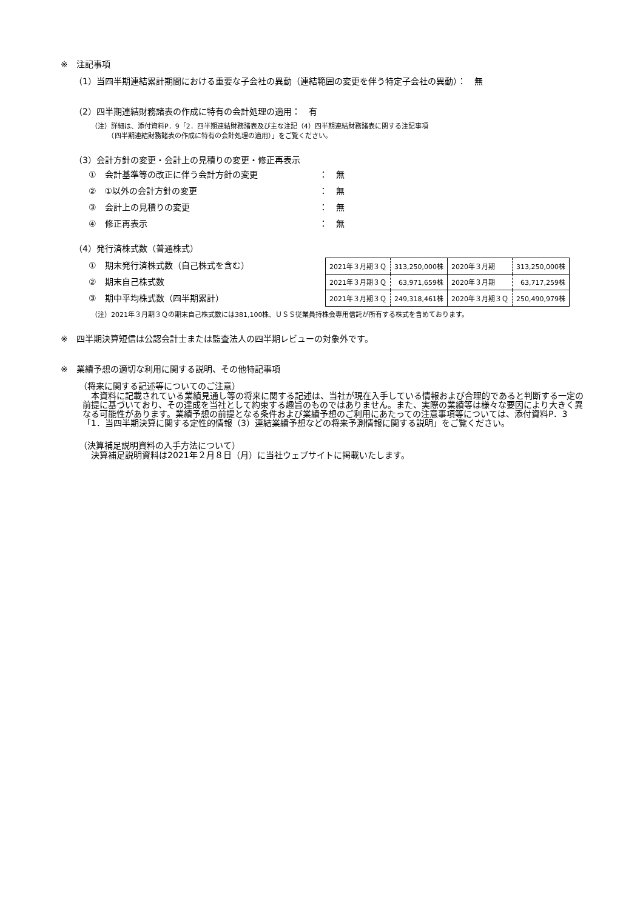※　注記事項
（1）当四半期連結累計期間における重要な子会社の異動（連結範囲の変更を伴う特定子会社の異動）：　無
（2）四半期連結財務諸表の作成に特有の会計処理の適用：　有
（注）詳細は、添付資料P．9「2．四半期連結財務諸表及び主な注記（4）四半期連結財務諸表に関する注記事項
　　　（四半期連結財務諸表の作成に特有の会計処理の適用）」をご覧ください。
（3）会計方針の変更・会計上の見積りの変更・修正再表示
①　会計基準等の改正に伴う会計方針の変更 ：　無
②　①以外の会計方針の変更 ：　無
③　会計上の見積りの変更 ：　無
④　修正再表示 ：　無
（4）発行済株式数（普通株式）
①　期末発行済株式数（自己株式を含む）
②　期末自己株式数
③　期中平均株式数（四半期累計）
| 2021年３月期３Ｑ | 313,250,000株 | 2020年３月期 | 313,250,000株 |
| 2021年３月期３Ｑ | 63,971,659株 | 2020年３月期 | 63,717,259株 |
| 2021年３月期３Ｑ | 249,318,461株 | 2020年３月期３Ｑ | 250,490,979株 |
（注）2021年３月期３Ｑの期末自己株式数には381,100株、ＵＳＳ従業員持株会専用信託が所有する株式を含めております。
※　四半期決算短信は公認会計士または監査法人の四半期レビューの対象外です。
※　業績予想の適切な利用に関する説明、その他特記事項
（将来に関する記述等についてのご注意）
　本資料に記載されている業績見通し等の将来に関する記述は、当社が現在入手している情報および合理的であると判断する一定の前提に基づいており、その達成を当社として約束する趣旨のものではありません。また、実際の業績等は様々な要因により大きく異なる可能性があります。業績予想の前提となる条件および業績予想のご利用にあたっての注意事項等については、添付資料P．3「1．当四半期決算に関する定性的情報（3）連結業績予想などの将来予測情報に関する説明」をご覧ください。
（決算補足説明資料の入手方法について）
　決算補足説明資料は2021年２月８日（月）に当社ウェブサイトに掲載いたします。